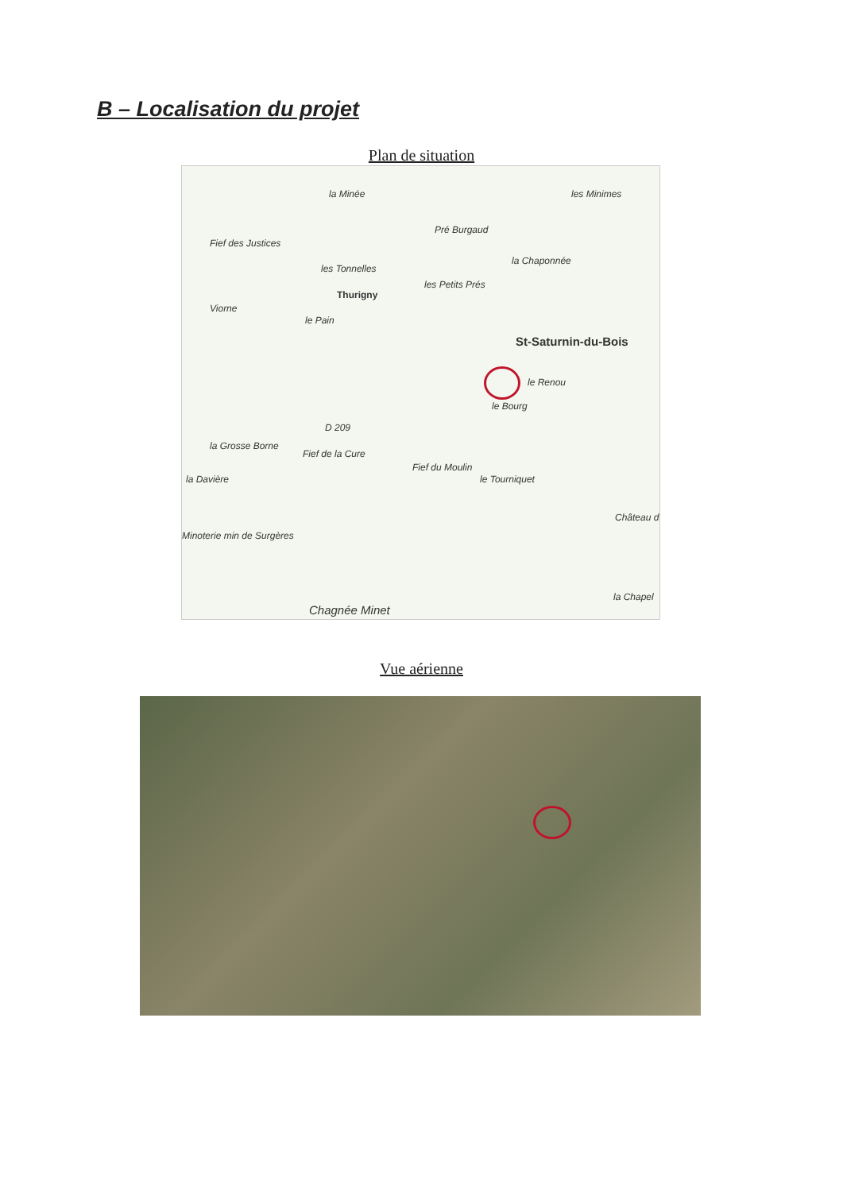B – Localisation du projet
Plan de situation
la Minée les Minimes
Pré Burgaud
Fief des Justices
la Chaponnée
les Tonnelles
les Petits Prés
Thurigny
Viorne
le Pain
St-Saturnin-du-Bois
le Renou
le Bourg
D 209
la Grosse Borne
Fief de la Cure
Fief du Moulin
le Tourniquet la Davière
Château d
Minoterie min de Surgères
la Chapel
Chagnée Minet
Vue aérienne